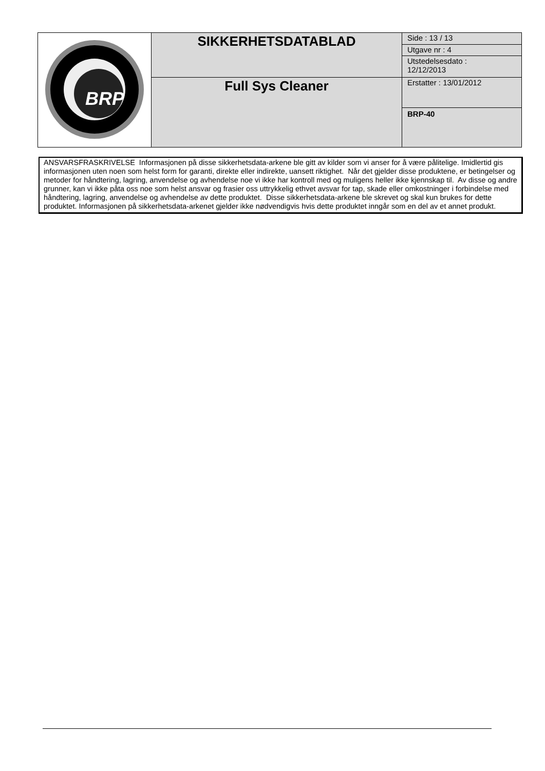| BRP | SIKKERHETSDATABLAD | Side : 13 / 13 |
| | | Utgave nr : 4 |
| | | Utstedelsesdato : 12/12/2013 |
| | Full Sys Cleaner | Erstatter : 13/01/2012 |
| | | BRP-40 |
ANSVARSFRASKRIVELSE Informasjonen på disse sikkerhetsdata-arkene ble gitt av kilder som vi anser for å være pålitelige. Imidlertid gis informasjonen uten noen som helst form for garanti, direkte eller indirekte, uansett riktighet. Når det gjelder disse produktene, er betingelser og metoder for håndtering, lagring, anvendelse og avhendelse noe vi ikke har kontroll med og muligens heller ikke kjennskap til. Av disse og andre grunner, kan vi ikke påta oss noe som helst ansvar og frasier oss uttrykkelig ethvet avsvar for tap, skade eller omkostninger i forbindelse med håndtering, lagring, anvendelse og avhendelse av dette produktet. Disse sikkerhetsdata-arkene ble skrevet og skal kun brukes for dette produktet. Informasjonen på sikkerhetsdata-arkenet gjelder ikke nødvendigvis hvis dette produktet inngår som en del av et annet produkt.